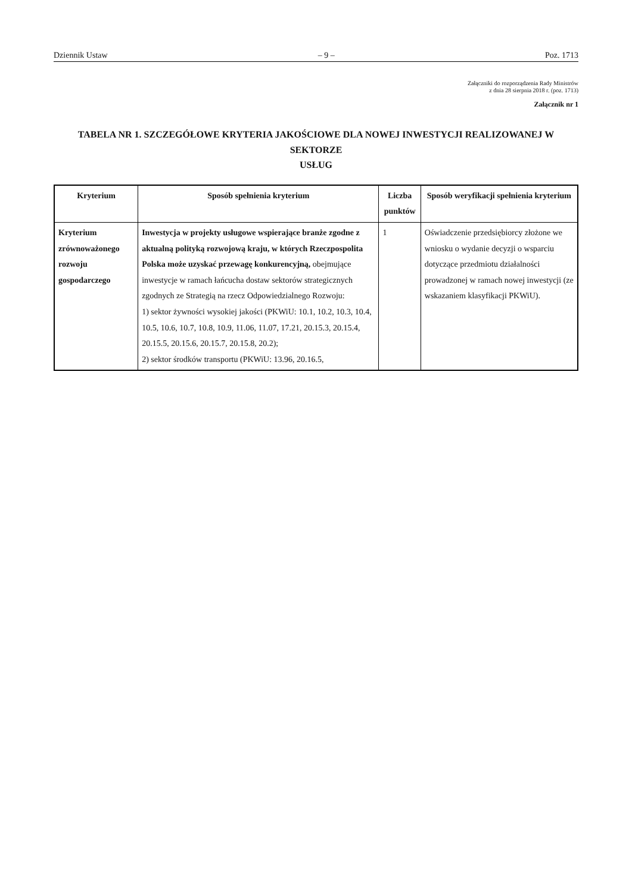Dziennik Ustaw – 9 – Poz. 1713
Załączniki do rozporządzenia Rady Ministrów
z dnia 28 sierpnia 2018 r. (poz. 1713)
Załącznik nr 1
TABELA NR 1. SZCZEGÓŁOWE KRYTERIA JAKOŚCIOWE DLA NOWEJ INWESTYCJI REALIZOWANEJ W SEKTORZE
USŁUG
| Kryterium | Sposób spełnienia kryterium | Liczba punktów | Sposób weryfikacji spełnienia kryterium |
| --- | --- | --- | --- |
| Kryterium zrównoważonego rozwoju gospodarczego | Inwestycja w projekty usługowe wspierające branże zgodne z aktualną polityką rozwojową kraju, w których Rzeczpospolita Polska może uzyskać przewagę konkurencyjną, obejmujące inwestycje w ramach łańcucha dostaw sektorów strategicznych zgodnych ze Strategią na rzecz Odpowiedzialnego Rozwoju: 1) sektor żywności wysokiej jakości (PKWiU: 10.1, 10.2, 10.3, 10.4, 10.5, 10.6, 10.7, 10.8, 10.9, 11.06, 11.07, 17.21, 20.15.3, 20.15.4, 20.15.5, 20.15.6, 20.15.7, 20.15.8, 20.2); 2) sektor środków transportu (PKWiU: 13.96, 20.16.5, | 1 | Oświadczenie przedsiębiorcy złożone we wniosku o wydanie decyzji o wsparciu dotyczące przedmiotu działalności prowadzonej w ramach nowej inwestycji (ze wskazaniem klasyfikacji PKWiU). |